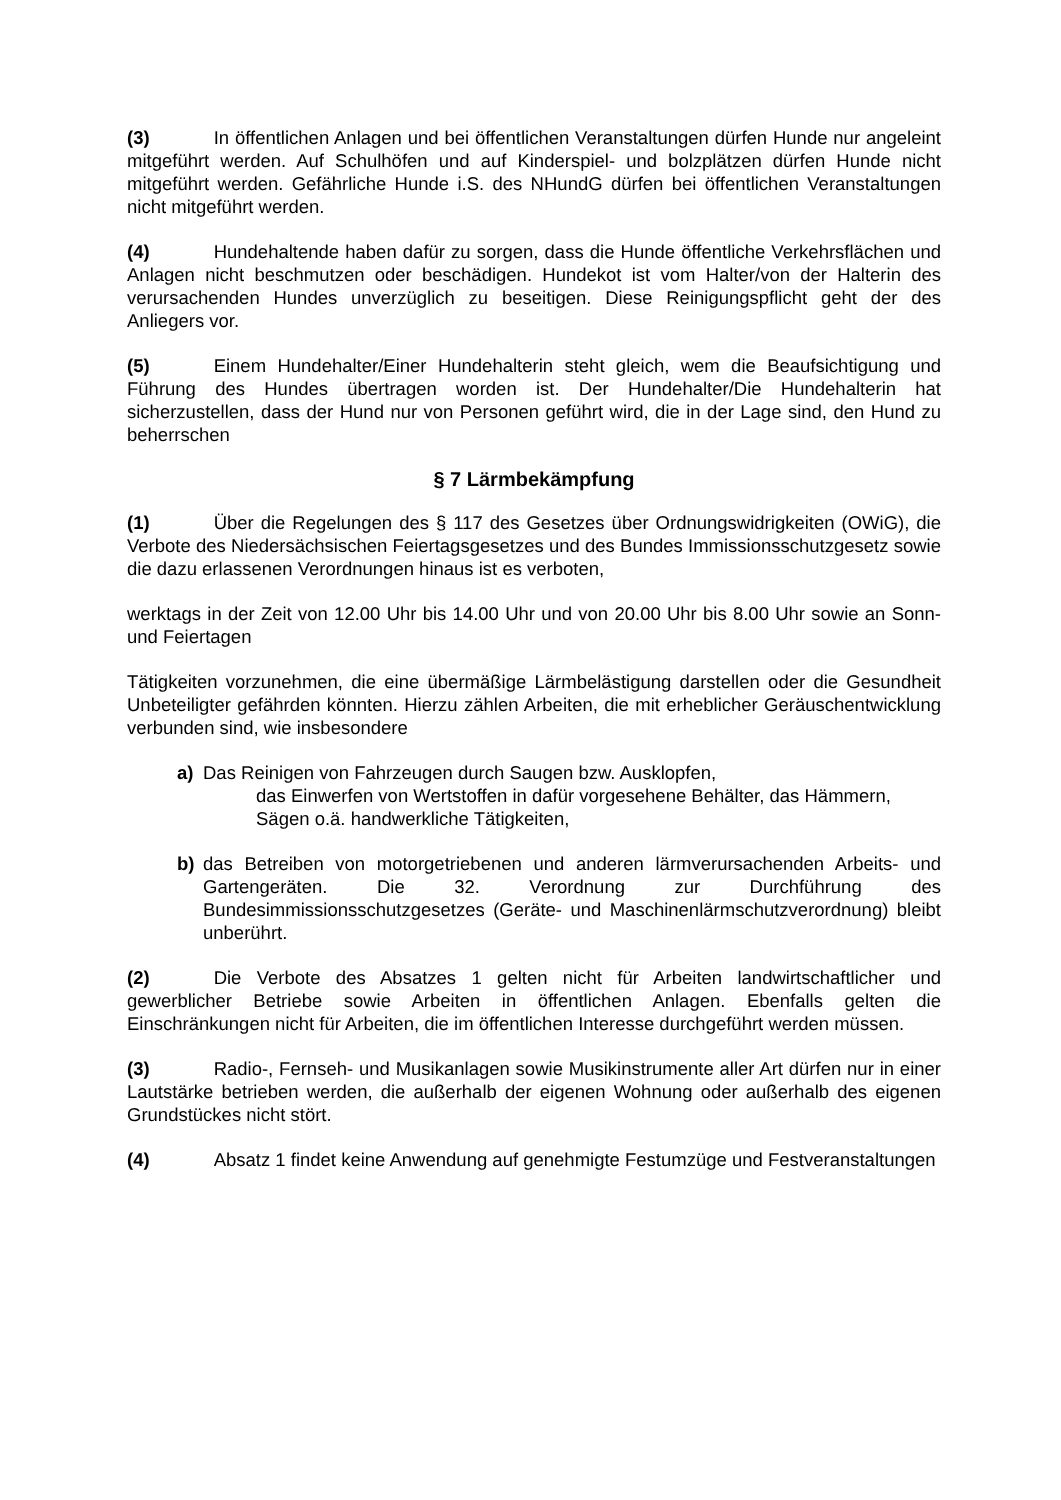(3) In öffentlichen Anlagen und bei öffentlichen Veranstaltungen dürfen Hunde nur angeleint mitgeführt werden. Auf Schulhöfen und auf Kinderspiel- und bolzplätzen dürfen Hunde nicht mitgeführt werden. Gefährliche Hunde i.S. des NHundG dürfen bei öffentlichen Veranstaltungen nicht mitgeführt werden.
(4) Hundehaltende haben dafür zu sorgen, dass die Hunde öffentliche Verkehrsflächen und Anlagen nicht beschmutzen oder beschädigen. Hundekot ist vom Halter/von der Halterin des verursachenden Hundes unverzüglich zu beseitigen. Diese Reinigungspflicht geht der des Anliegers vor.
(5) Einem Hundehalter/Einer Hundehalterin steht gleich, wem die Beaufsichtigung und Führung des Hundes übertragen worden ist. Der Hundehalter/Die Hundehalterin hat sicherzustellen, dass der Hund nur von Personen geführt wird, die in der Lage sind, den Hund zu beherrschen
§ 7 Lärmbekämpfung
(1) Über die Regelungen des § 117 des Gesetzes über Ordnungswidrigkeiten (OWiG), die Verbote des Niedersächsischen Feiertagsgesetzes und des Bundes Immissionsschutzgesetz sowie die dazu erlassenen Verordnungen hinaus ist es verboten,
werktags in der Zeit von 12.00 Uhr bis 14.00 Uhr und von 20.00 Uhr bis 8.00 Uhr sowie an Sonn- und Feiertagen
Tätigkeiten vorzunehmen, die eine übermäßige Lärmbelästigung darstellen oder die Gesundheit Unbeteiligter gefährden könnten. Hierzu zählen Arbeiten, die mit erheblicher Geräuschentwicklung verbunden sind, wie insbesondere
a) Das Reinigen von Fahrzeugen durch Saugen bzw. Ausklopfen,
das Einwerfen von Wertstoffen in dafür vorgesehene Behälter, das Hämmern, Sägen o.ä. handwerkliche Tätigkeiten,
b) das Betreiben von motorgetriebenen und anderen lärmverursachenden Arbeits- und Gartengeräten. Die 32. Verordnung zur Durchführung des Bundesimmissionsschutzgesetzes (Geräte- und Maschinenlärmschutzverordnung) bleibt unberührt.
(2) Die Verbote des Absatzes 1 gelten nicht für Arbeiten landwirtschaftlicher und gewerblicher Betriebe sowie Arbeiten in öffentlichen Anlagen. Ebenfalls gelten die Einschränkungen nicht für Arbeiten, die im öffentlichen Interesse durchgeführt werden müssen.
(3) Radio-, Fernseh- und Musikanlagen sowie Musikinstrumente aller Art dürfen nur in einer Lautstärke betrieben werden, die außerhalb der eigenen Wohnung oder außerhalb des eigenen Grundstückes nicht stört.
(4) Absatz 1 findet keine Anwendung auf genehmigte Festumzüge und Festveranstaltungen